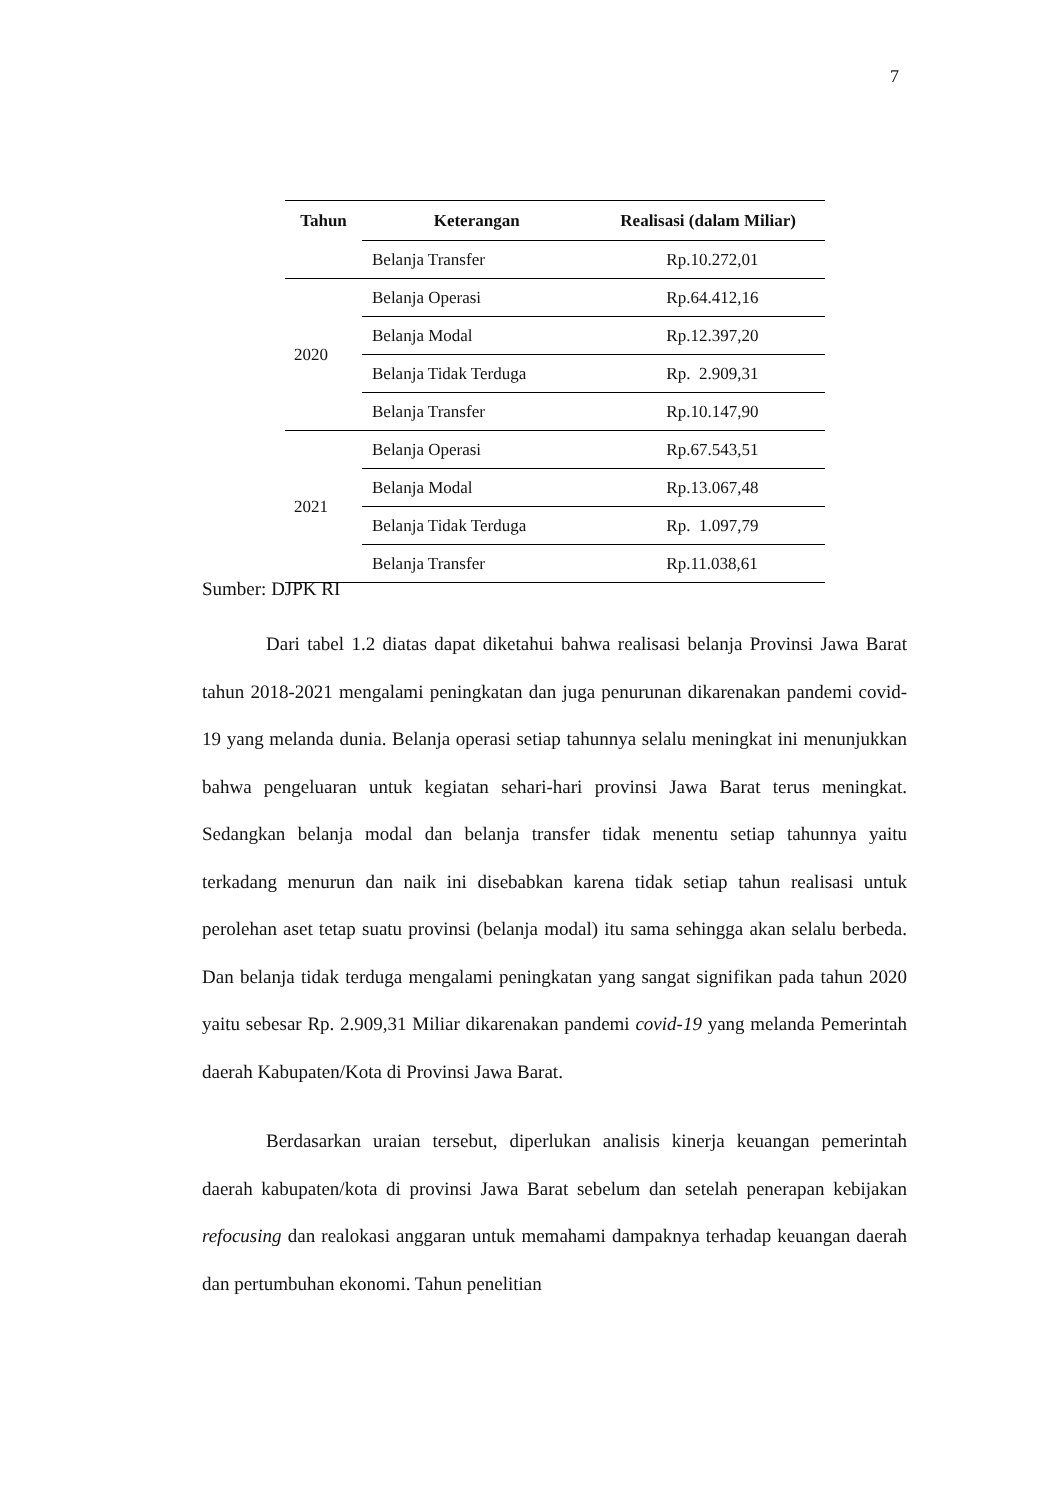7
| Tahun | Keterangan | Realisasi (dalam Miliar) |
| --- | --- | --- |
| | Belanja Transfer | Rp.10.272,01 |
| 2020 | Belanja Operasi | Rp.64.412,16 |
| | Belanja Modal | Rp.12.397,20 |
| | Belanja Tidak Terduga | Rp. 2.909,31 |
| | Belanja Transfer | Rp.10.147,90 |
| 2021 | Belanja Operasi | Rp.67.543,51 |
| | Belanja Modal | Rp.13.067,48 |
| | Belanja Tidak Terduga | Rp. 1.097,79 |
| | Belanja Transfer | Rp.11.038,61 |
Sumber: DJPK RI
Dari tabel 1.2 diatas dapat diketahui bahwa realisasi belanja Provinsi Jawa Barat tahun 2018-2021 mengalami peningkatan dan juga penurunan dikarenakan pandemi covid-19 yang melanda dunia. Belanja operasi setiap tahunnya selalu meningkat ini menunjukkan bahwa pengeluaran untuk kegiatan sehari-hari provinsi Jawa Barat terus meningkat. Sedangkan belanja modal dan belanja transfer tidak menentu setiap tahunnya yaitu terkadang menurun dan naik ini disebabkan karena tidak setiap tahun realisasi untuk perolehan aset tetap suatu provinsi (belanja modal) itu sama sehingga akan selalu berbeda. Dan belanja tidak terduga mengalami peningkatan yang sangat signifikan pada tahun 2020 yaitu sebesar Rp. 2.909,31 Miliar dikarenakan pandemi covid-19 yang melanda Pemerintah daerah Kabupaten/Kota di Provinsi Jawa Barat.
Berdasarkan uraian tersebut, diperlukan analisis kinerja keuangan pemerintah daerah kabupaten/kota di provinsi Jawa Barat sebelum dan setelah penerapan kebijakan refocusing dan realokasi anggaran untuk memahami dampaknya terhadap keuangan daerah dan pertumbuhan ekonomi. Tahun penelitian